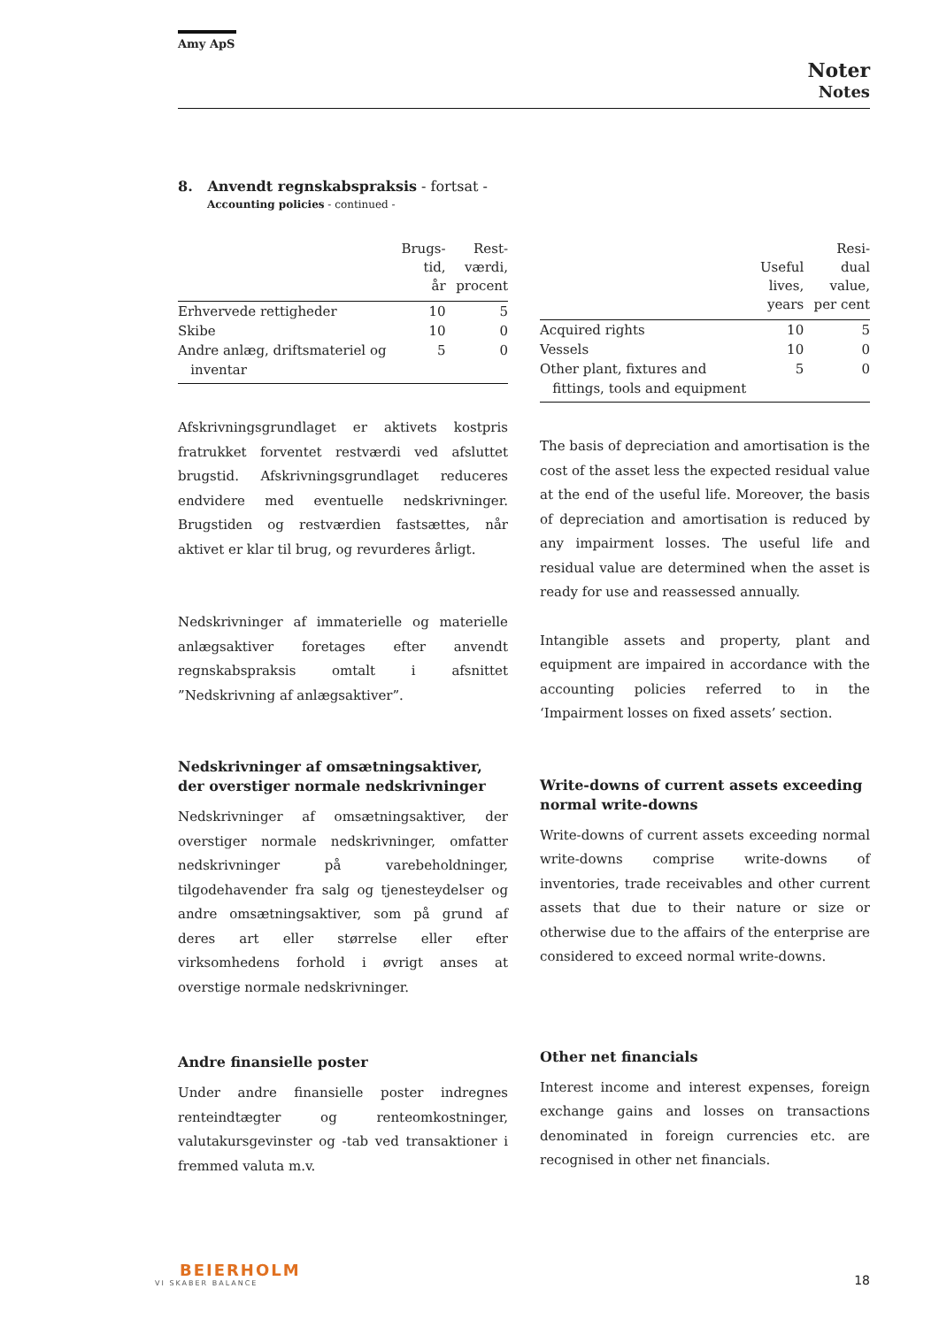Amy ApS
Noter
Notes
8. Anvendt regnskabspraksis - fortsat -
Accounting policies - continued -
| | Brugs- tid, år | Rest- værdi, procent |
| --- | --- | --- |
| Erhvervede rettigheder | 10 | 5 |
| Skibe | 10 | 0 |
| Andre anlæg, driftsmateriel og inventar | 5 | 0 |
Afskrivningsgrundlaget er aktivets kostpris fratrukket forventet restværdi ved afsluttet brugstid. Afskrivningsgrundlaget reduceres endvidere med eventuelle nedskrivninger. Brugstiden og restværdien fastsættes, når aktivet er klar til brug, og revurderes årligt.
Nedskrivninger af immaterielle og materielle anlægsaktiver foretages efter anvendt regnskabspraksis omtalt i afsnittet ”Nedskrivning af anlægsaktiver”.
Nedskrivninger af omsætningsaktiver, der overstiger normale nedskrivninger
Nedskrivninger af omsætningsaktiver, der overstiger normale nedskrivninger, omfatter nedskrivninger på varebeholdninger, tilgodehavender fra salg og tjenesteydelser og andre omsætningsaktiver, som på grund af deres art eller størrelse eller efter virksomhedens forhold i øvrigt anses at overstige normale nedskrivninger.
Andre finansielle poster
Under andre finansielle poster indregnes renteindtægter og renteomkostninger, valutakursgevinster og -tab ved transaktioner i fremmed valuta m.v.
| | Useful lives, years | Resi- dual value, per cent |
| --- | --- | --- |
| Acquired rights | 10 | 5 |
| Vessels | 10 | 0 |
| Other plant, fixtures and fittings, tools and equipment | 5 | 0 |
The basis of depreciation and amortisation is the cost of the asset less the expected residual value at the end of the useful life. Moreover, the basis of depreciation and amortisation is reduced by any impairment losses. The useful life and residual value are determined when the asset is ready for use and reassessed annually.
Intangible assets and property, plant and equipment are impaired in accordance with the accounting policies referred to in the ‘Impairment losses on fixed assets’ section.
Write-downs of current assets exceeding normal write-downs
Write-downs of current assets exceeding normal write-downs comprise write-downs of inventories, trade receivables and other current assets that due to their nature or size or otherwise due to the affairs of the enterprise are considered to exceed normal write-downs.
Other net financials
Interest income and interest expenses, foreign exchange gains and losses on transactions denominated in foreign currencies etc. are recognised in other net financials.
BEIERHOLM
VI SKABER BALANCE
18